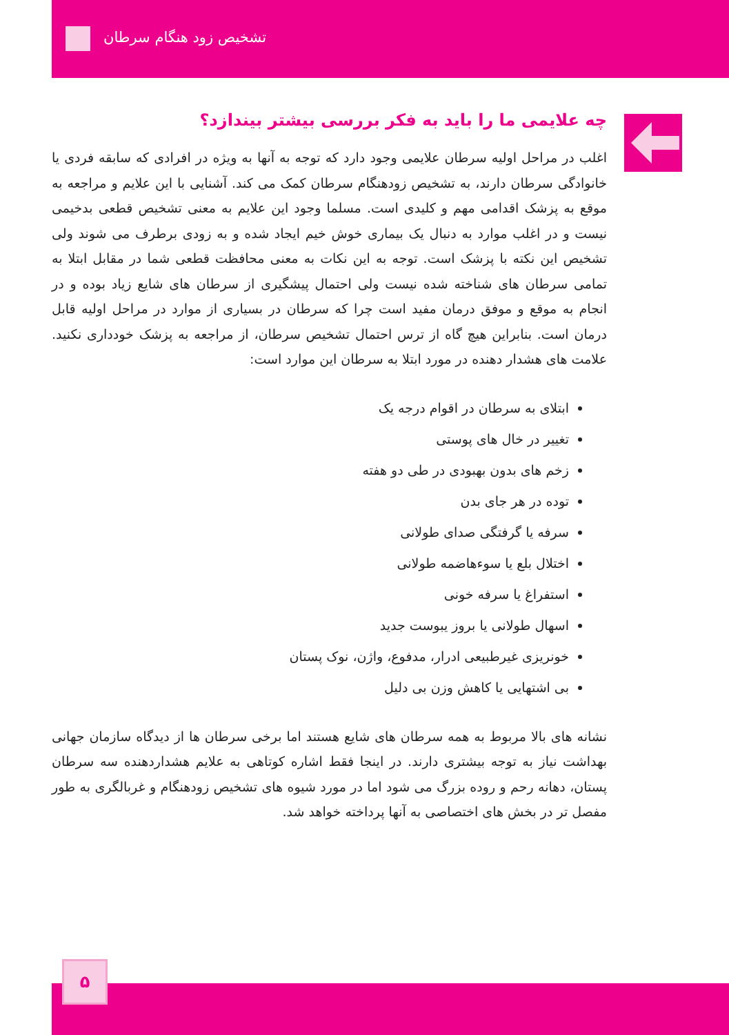تشخیص زود هنگام سرطان
چه علایمی ما را باید به فکر بررسی بیشتر بیندازد؟
اغلب در مراحل اولیه سرطان علایمی وجود دارد که توجه به آنها به ویژه در افرادی که سابقه فردی یا خانوادگی سرطان دارند، به تشخیص زودهنگام سرطان کمک می کند. آشنایی با این علایم و مراجعه به موقع به پزشک اقدامی مهم و کلیدی است. مسلما وجود این علایم به معنی تشخیص قطعی بدخیمی نیست و در اغلب موارد به دنبال یک بیماری خوش خیم ایجاد شده و به زودی برطرف می شوند ولی تشخیص این نکته با پزشک است. توجه به این نکات به معنی محافظت قطعی شما در مقابل ابتلا به تمامی سرطان های شناخته شده نیست ولی احتمال پیشگیری از سرطان های شایع زیاد بوده و در انجام به موقع و موفق درمان مفید است چرا که سرطان در بسیاری از موارد در مراحل اولیه قابل درمان است. بنابراین هیچ گاه از ترس احتمال تشخیص سرطان، از مراجعه به پزشک خودداری نکنید. علامت های هشدار دهنده در مورد ابتلا به سرطان این موارد است:
ابتلای به سرطان در اقوام درجه یک
تغییر در خال های پوستی
زخم های بدون بهبودی در طی دو هفته
توده در هر جای بدن
سرفه یا گرفتگی صدای طولانی
اختلال بلع یا سوءهاضمه طولانی
استفراغ یا سرفه خونی
اسهال طولانی یا بروز یبوست جدید
خونریزی غیرطبیعی ادرار، مدفوع، واژن، نوک پستان
بی اشتهایی یا کاهش وزن بی دلیل
نشانه های بالا مربوط به همه سرطان های شایع هستند اما برخی سرطان ها از دیدگاه سازمان جهانی بهداشت نیاز به توجه بیشتری دارند. در اینجا فقط اشاره کوتاهی به علایم هشداردهنده سه سرطان پستان، دهانه رحم و روده بزرگ می شود اما در مورد شیوه های تشخیص زودهنگام و غربالگری به طور مفصل تر در بخش های اختصاصی به آنها پرداخته خواهد شد.
۵